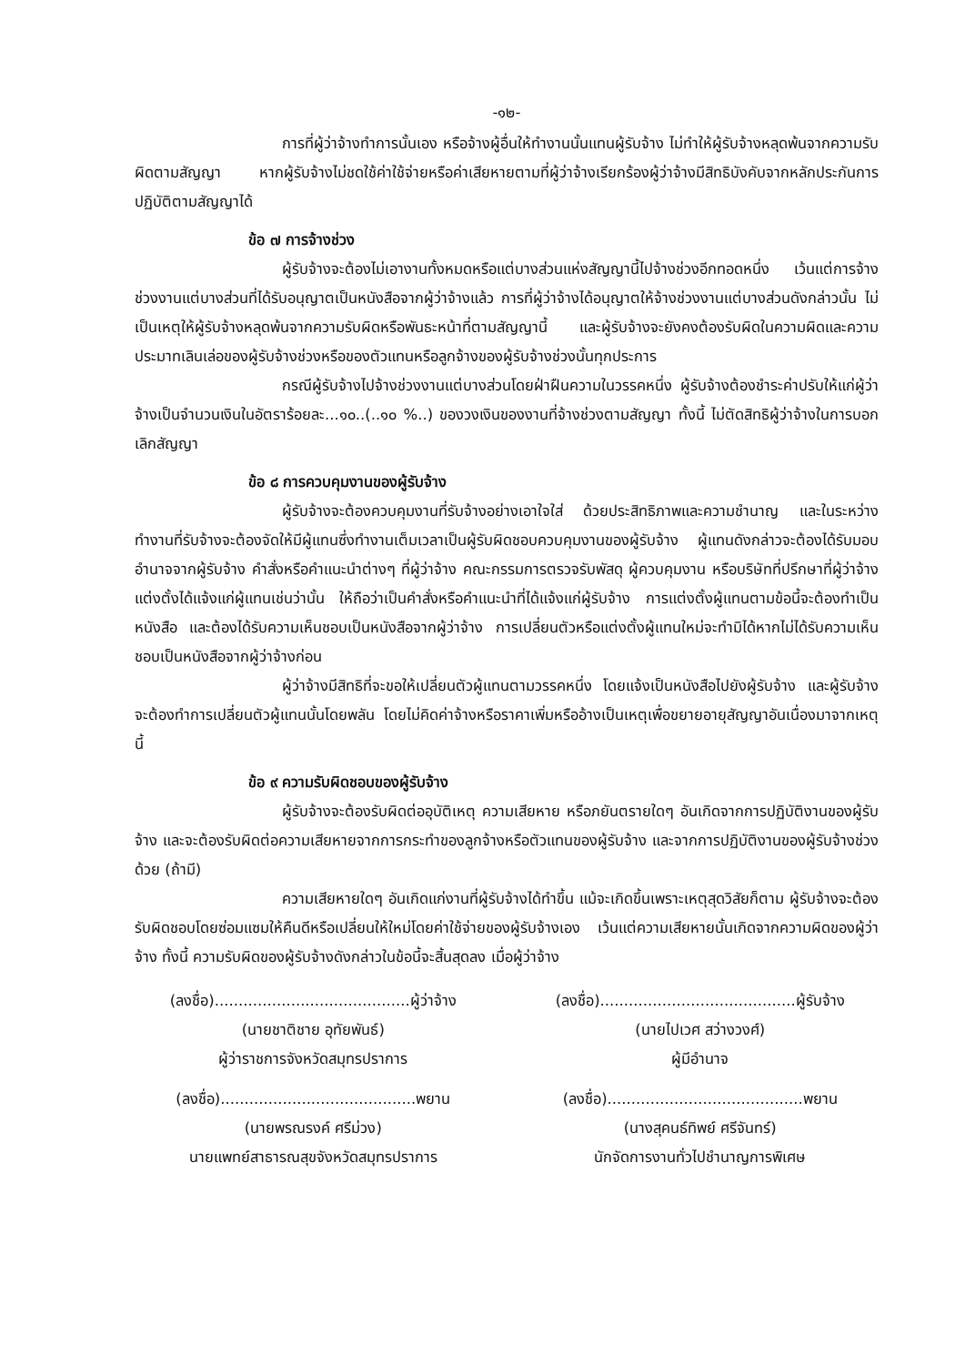-๑๒-
การที่ผู้ว่าจ้างทำการนั้นเอง หรือจ้างผู้อื่นให้ทำงานนั้นแทนผู้รับจ้าง ไม่ทำให้ผู้รับจ้างหลุดพ้นจากความรับผิดตามสัญญา หากผู้รับจ้างไม่ชดใช้ค่าใช้จ่ายหรือค่าเสียหายตามที่ผู้ว่าจ้างเรียกร้องผู้ว่าจ้างมีสิทธิบังคับจากหลักประกันการปฏิบัติตามสัญญาได้
ข้อ ๗ การจ้างช่วง
ผู้รับจ้างจะต้องไม่เอางานทั้งหมดหรือแต่บางส่วนแห่งสัญญานี้ไปจ้างช่วงอีกทอดหนึ่ง เว้นแต่การจ้างช่วงงานแต่บางส่วนที่ได้รับอนุญาตเป็นหนังสือจากผู้ว่าจ้างแล้ว การที่ผู้ว่าจ้างได้อนุญาตให้จ้างช่วงงานแต่บางส่วนดังกล่าวนั้น ไม่เป็นเหตุให้ผู้รับจ้างหลุดพ้นจากความรับผิดหรือพันธะหน้าที่ตามสัญญานี้ และผู้รับจ้างจะยังคงต้องรับผิดในความผิดและความประมาทเลินเล่อของผู้รับจ้างช่วงหรือของตัวแทนหรือลูกจ้างของผู้รับจ้างช่วงนั้นทุกประการ
กรณีผู้รับจ้างไปจ้างช่วงงานแต่บางส่วนโดยฝ่าฝืนความในวรรคหนึ่ง ผู้รับจ้างต้องชำระค่าปรับให้แก่ผู้ว่าจ้างเป็นจำนวนเงินในอัตราร้อยละ...๑๐..(..๑๐ %..) ของวงเงินของงานที่จ้างช่วงตามสัญญา ทั้งนี้ ไม่ตัดสิทธิผู้ว่าจ้างในการบอกเลิกสัญญา
ข้อ ๘ การควบคุมงานของผู้รับจ้าง
ผู้รับจ้างจะต้องควบคุมงานที่รับจ้างอย่างเอาใจใส่ ด้วยประสิทธิภาพและความชำนาญ และในระหว่างทำงานที่รับจ้างจะต้องจัดให้มีผู้แทนซึ่งทำงานเต็มเวลาเป็นผู้รับผิดชอบควบคุมงานของผู้รับจ้าง ผู้แทนดังกล่าวจะต้องได้รับมอบอำนาจจากผู้รับจ้าง คำสั่งหรือคำแนะนำต่างๆ ที่ผู้ว่าจ้าง คณะกรรมการตรวจรับพัสดุ ผู้ควบคุมงาน หรือบริษัทที่ปรึกษาที่ผู้ว่าจ้างแต่งตั้งได้แจ้งแก่ผู้แทนเช่นว่านั้น ให้ถือว่าเป็นคำสั่งหรือคำแนะนำที่ได้แจ้งแก่ผู้รับจ้าง การแต่งตั้งผู้แทนตามข้อนี้จะต้องทำเป็นหนังสือ และต้องได้รับความเห็นชอบเป็นหนังสือจากผู้ว่าจ้าง การเปลี่ยนตัวหรือแต่งตั้งผู้แทนใหม่จะทำมิได้หากไม่ได้รับความเห็นชอบเป็นหนังสือจากผู้ว่าจ้างก่อน
ผู้ว่าจ้างมีสิทธิที่จะขอให้เปลี่ยนตัวผู้แทนตามวรรคหนึ่ง โดยแจ้งเป็นหนังสือไปยังผู้รับจ้าง และผู้รับจ้างจะต้องทำการเปลี่ยนตัวผู้แทนนั้นโดยพลัน โดยไม่คิดค่าจ้างหรือราคาเพิ่มหรืออ้างเป็นเหตุเพื่อขยายอายุสัญญาอันเนื่องมาจากเหตุนี้
ข้อ ๙ ความรับผิดชอบของผู้รับจ้าง
ผู้รับจ้างจะต้องรับผิดต่ออุบัติเหตุ ความเสียหาย หรือภยันตรายใดๆ อันเกิดจากการปฏิบัติงานของผู้รับจ้าง และจะต้องรับผิดต่อความเสียหายจากการกระทำของลูกจ้างหรือตัวแทนของผู้รับจ้าง และจากการปฏิบัติงานของผู้รับจ้างช่วงด้วย (ถ้ามี)
ความเสียหายใดๆ อันเกิดแก่งานที่ผู้รับจ้างได้ทำขึ้น แม้จะเกิดขึ้นเพราะเหตุสุดวิสัยก็ตาม ผู้รับจ้างจะต้องรับผิดชอบโดยซ่อมแซมให้คืนดีหรือเปลี่ยนให้ใหม่โดยค่าใช้จ่ายของผู้รับจ้างเอง เว้นแต่ความเสียหายนั้นเกิดจากความผิดของผู้ว่าจ้าง ทั้งนี้ ความรับผิดของผู้รับจ้างดังกล่าวในข้อนี้จะสิ้นสุดลง เมื่อผู้ว่าจ้าง
(ลงชื่อ).........................................ผู้ว่าจ้าง
(นายชาติชาย อุทัยพันธ์)
ผู้ว่าราชการจังหวัดสมุทรปราการ
(ลงชื่อ).........................................ผู้รับจ้าง
(นายไปเวศ สว่างวงศ์)
ผู้มีอำนาจ
(ลงชื่อ).........................................พยาน
(นายพรณรงค์ ศรีม่วง)
นายแพทย์สาธารณสุขจังหวัดสมุทรปราการ
(ลงชื่อ).........................................พยาน
(นางสุคนธ์ทิพย์ ศรีจันทร์)
นักจัดการงานทั่วไปชำนาญการพิเศษ